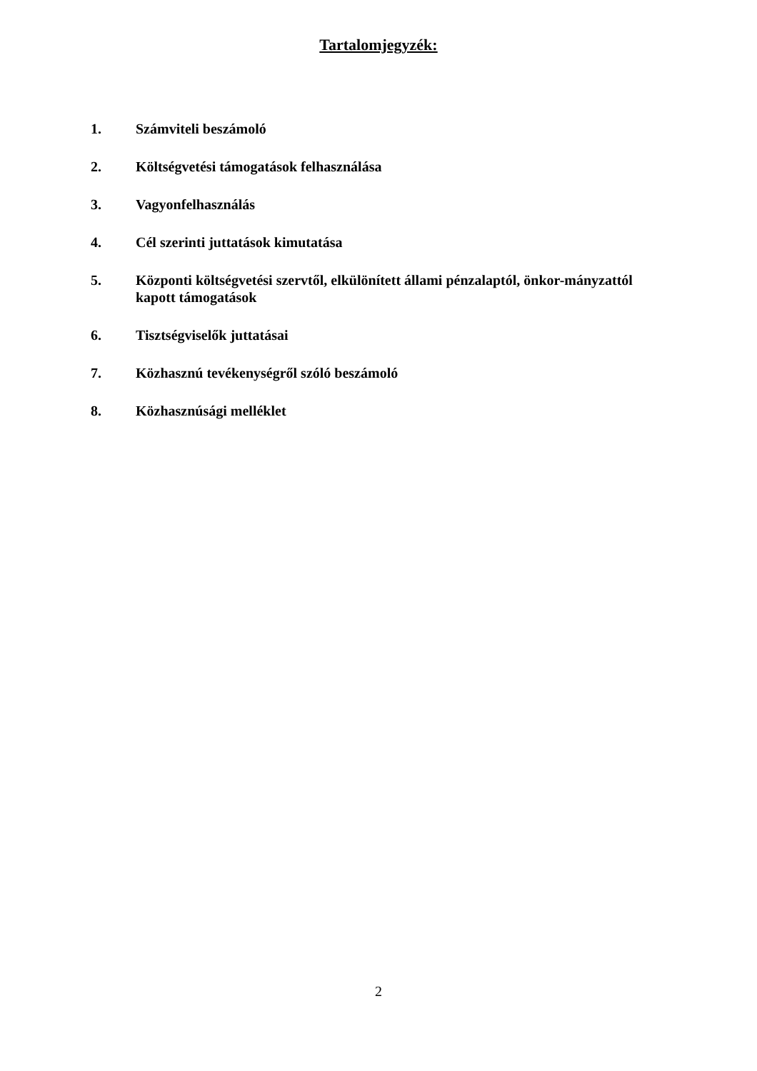Tartalomjegyzék:
1. Számviteli beszámoló
2. Költségvetési támogatások felhasználása
3. Vagyonfelhasználás
4. Cél szerinti juttatások kimutatása
5. Központi költségvetési szervtől, elkülönített állami pénzalaptól, önkor-mányzattól kapott támogatások
6. Tisztségviselők juttatásai
7. Közhasznú tevékenységről szóló beszámoló
8. Közhasznúsági melléklet
2